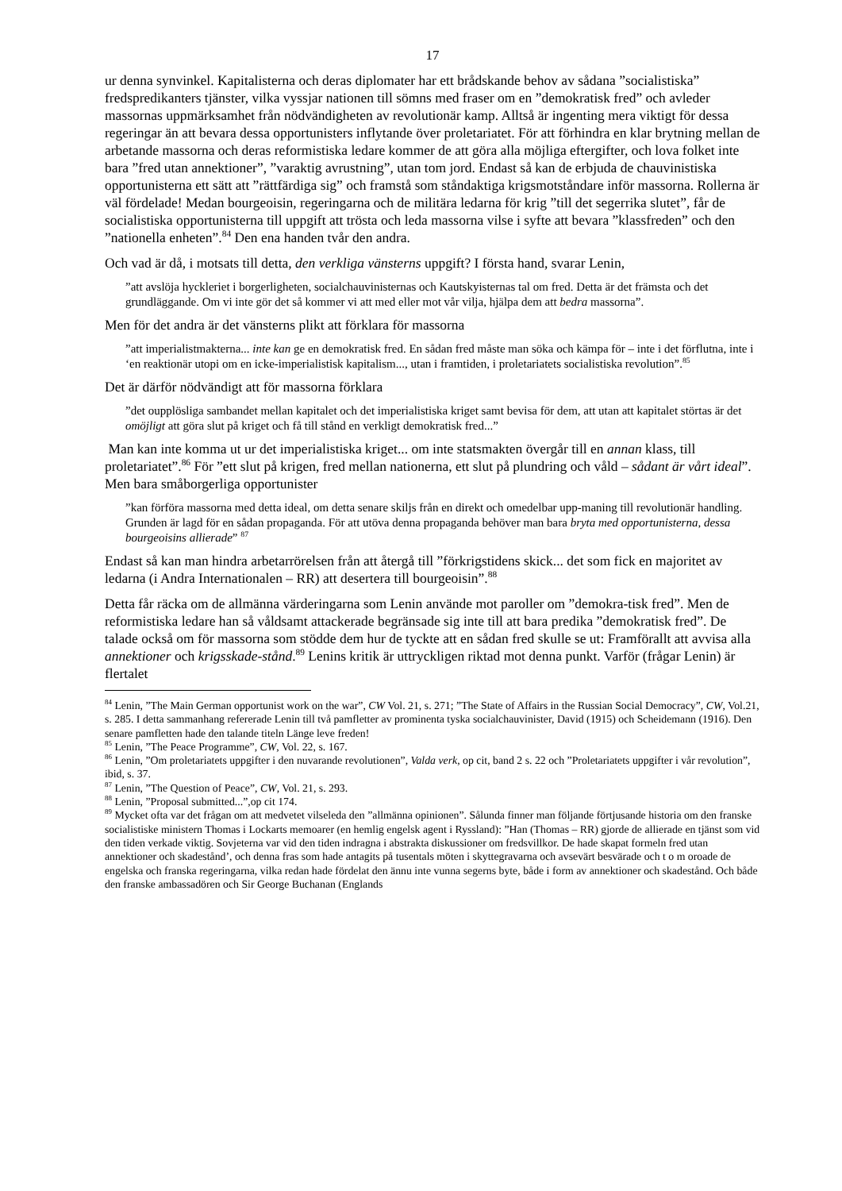17
ur denna synvinkel. Kapitalisterna och deras diplomater har ett brådskande behov av sådana ”socialistiska” fredspredikanters tjänster, vilka vyssjar nationen till sömns med fraser om en ”demokratisk fred” och avleder massornas uppmärksamhet från nödvändigheten av revolutionär kamp. Alltså är ingenting mera viktigt för dessa regeringar än att bevara dessa opportunisters inflytande över proletariatet. För att förhindra en klar brytning mellan de arbetande massorna och deras reformistiska ledare kommer de att göra alla möjliga eftergifter, och lova folket inte bara ”fred utan annektioner”, ”varaktig avrustning”, utan tom jord. Endast så kan de erbjuda de chauvinistiska opportunisterna ett sätt att ”rättfärdiga sig” och framstå som ståndaktiga krigsmotståndare inför massorna. Rollerna är väl fördelade! Medan bourgeoisin, regeringarna och de militära ledarna för krig ”till det segerrika slutet”, får de socialistiska opportunisterna till uppgift att trösta och leda massorna vilse i syfte att bevara ”klassfreden” och den ”nationella enheten”.<sup>84</sup> Den ena handen tvår den andra.
Och vad är då, i motsats till detta, den verkliga vänsterns uppgift? I första hand, svarar Lenin,
”att avslöja hyckleriet i borgerligheten, socialchauvinisternas och Kautskyisternas tal om fred. Detta är det främsta och det grundläggande. Om vi inte gör det så kommer vi att med eller mot vår vilja, hjälpa dem att bedra massorna”.
Men för det andra är det vänsterns plikt att förklara för massorna
”att imperialistmakterna... inte kan ge en demokratisk fred. En sådan fred måste man söka och kämpa för – inte i det förflutna, inte i ‘en reaktionär utopi om en icke-imperialistisk kapitalism..., utan i framtiden, i proletariatets socialistiska revolution”.<sup>85</sup>
Det är därför nödvändigt att för massorna förklara
”det oupplösliga sambandet mellan kapitalet och det imperialistiska kriget samt bevisa för dem, att utan att kapitalet störtas är det omöjligt att göra slut på kriget och få till stånd en verkligt demokratisk fred...”
Man kan inte komma ut ur det imperialistiska kriget... om inte statsmakten övergår till en annan klass, till proletariatet”.<sup>86</sup> För ”ett slut på krigen, fred mellan nationerna, ett slut på plundring och våld – sådant är vårt ideal”. Men bara småborgerliga opportunister
”kan förföra massorna med detta ideal, om detta senare skiljs från en direkt och omedelbar upp-maning till revolutionär handling. Grunden är lagd för en sådan propaganda. För att utöva denna propaganda behöver man bara bryta med opportunisterna, dessa bourgeoisins allierade” <sup>87</sup>
Endast så kan man hindra arbetarrörelsen från att återgå till ”förkrigstidens skick... det som fick en majoritet av ledarna (i Andra Internationalen – RR) att desertera till bourgeoisin”.<sup>88</sup>
Detta får räcka om de allmänna värderingarna som Lenin använde mot paroller om ”demokra-tisk fred”. Men de reformistiska ledare han så våldsamt attackerade begränsade sig inte till att bara predika ”demokratisk fred”. De talade också om för massorna som stödde dem hur de tyckte att en sådan fred skulle se ut: Framförallt att avvisa alla annektioner och krigsskade-stånd.<sup>89</sup> Lenins kritik är uttryckligen riktad mot denna punkt. Varför (frågar Lenin) är flertalet
<sup>84</sup> Lenin, ”The Main German opportunist work on the war”, CW Vol. 21, s. 271; ”The State of Affairs in the Russian Social Democracy”, CW, Vol.21, s. 285. I detta sammanhang refererade Lenin till två pamfletter av prominenta tyska socialchauvinister, David (1915) och Scheidemann (1916). Den senare pamfletten hade den talande titeln Länge leve freden!
<sup>85</sup> Lenin, ”The Peace Programme”, CW, Vol. 22, s. 167.
<sup>86</sup> Lenin, ”Om proletariatets uppgifter i den nuvarande revolutionen”, Valda verk, op cit, band 2 s. 22 och ”Proletariatets uppgifter i vår revolution”, ibid, s. 37.
<sup>87</sup> Lenin, ”The Question of Peace”, CW, Vol. 21, s. 293.
<sup>88</sup> Lenin, ”Proposal submitted...”,op cit 174.
<sup>89</sup> Mycket ofta var det frågan om att medvetet vilseleda den ”allmänna opinionen”. Sålunda finner man följande förtjusande historia om den franske socialistiske ministern Thomas i Lockarts memoarer (en hemlig engelsk agent i Ryssland): ”Han (Thomas – RR) gjorde de allierade en tjänst som vid den tiden verkade viktig. Sovjeterna var vid den tiden indragna i abstrakta diskussioner om fredsvillkor. De hade skapat formeln fred utan annektioner och skadestånd’, och denna fras som hade antagits på tusentals möten i skyttegravarna och avsevärt besvärade och t o m oroade de engelska och franska regeringarna, vilka redan hade fördelat den ännu inte vunna segerns byte, både i form av annektioner och skadestånd. Och både den franske ambassadören och Sir George Buchanan (Englands